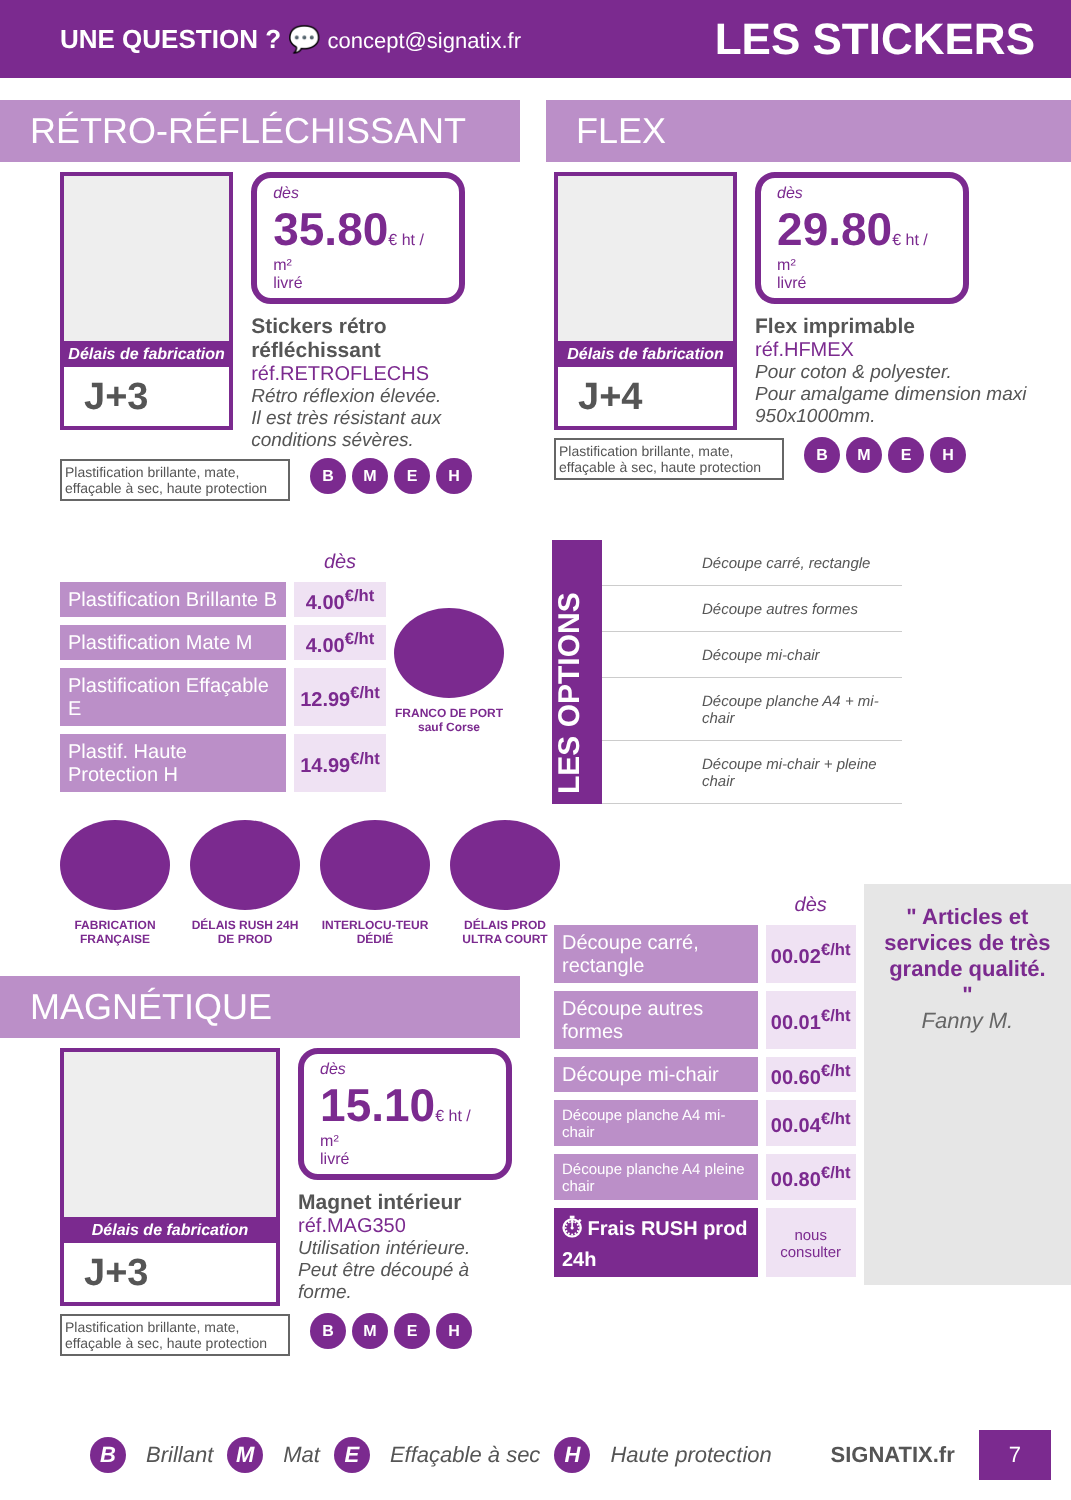UNE QUESTION ? 💬 concept@signatix.fr LES STICKERS
RÉTRO-RÉFLÉCHISSANT
Délais de fabrication
J+3
dès
35.80€ ht / m²
livré
Stickers rétro réfléchissant
réf.RETROFLECHS
Rétro réflexion élevée.
Il est très résistant aux conditions sévères.
Plastification brillante, mate, effaçable à sec, haute protection
BMEH
| | dès |
| Plastification Brillante B | 4.00<sup>€/ht</sup> |
| Plastification Mate M | 4.00<sup>€/ht</sup> |
| Plastification Effaçable E | 12.99<sup>€/ht</sup> |
| Plastif. Haute Protection H | 14.99<sup>€/ht</sup> |
FRANCO DE PORT sauf Corse
FABRICATION FRANÇAISE
DÉLAIS RUSH 24H DE PROD
INTERLOCU-TEUR DÉDIÉ
DÉLAIS PROD ULTRA COURT
MAGNÉTIQUE
Délais de fabrication
J+3
dès
15.10€ ht / m²
livré
Magnet intérieur
réf.MAG350
Utilisation intérieure.
Peut être découpé à forme.
Plastification brillante, mate, effaçable à sec, haute protection
BMEH
FLEX
Délais de fabrication
J+4
dès
29.80€ ht / m²
livré
Flex imprimable
réf.HFMEX
Pour coton & polyester.
Pour amalgame dimension maxi 950x1000mm.
Plastification brillante, mate, effaçable à sec, haute protection
BMEH
LES OPTIONS
Découpe carré, rectangle
Découpe autres formes
Découpe mi-chair
Découpe planche A4 + mi-chair
Découpe mi-chair + pleine chair
| | dès |
| Découpe carré, rectangle | 00.02<sup>€/ht</sup> |
| Découpe autres formes | 00.01<sup>€/ht</sup> |
| Découpe mi-chair | 00.60<sup>€/ht</sup> |
| Découpe planche A4 mi-chair | 00.04<sup>€/ht</sup> |
| Découpe planche A4 pleine chair | 00.80<sup>€/ht</sup> |
| ⏱ Frais RUSH prod 24h | nous consulter |
" Articles et services de très grande qualité. "
Fanny M.
B
Brillant
M
Mat
E
Effaçable à sec
H
Haute protection SIGNATIX.fr 7